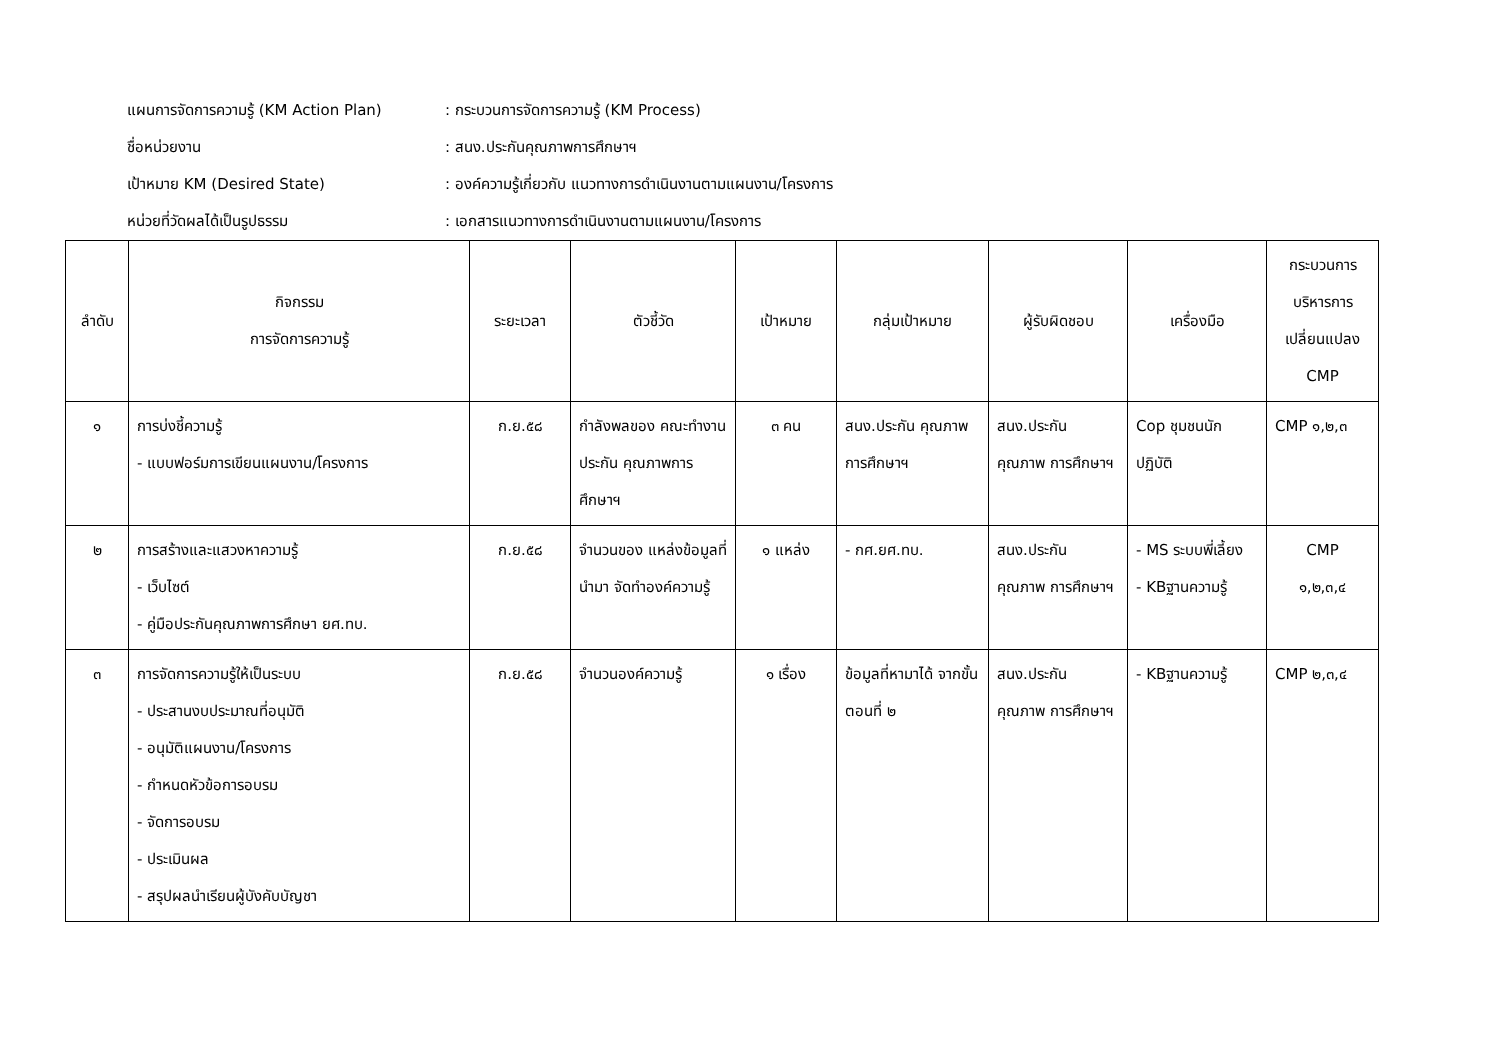แผนการจัดการความรู้ (KM Action Plan): กระบวนการจัดการความรู้ (KM Process)
ชื่อหน่วยงาน: สนง.ประกันคุณภาพการศึกษาฯ
เป้าหมาย KM (Desired State): องค์ความรู้เกี่ยวกับ แนวทางการดำเนินงานตามแผนงาน/โครงการ
หน่วยที่วัดผลได้เป็นรูปธรรม: เอกสารแนวทางการดำเนินงานตามแผนงาน/โครงการ
| ลำดับ | กิจกรรม การจัดการความรู้ | ระยะเวลา | ตัวชี้วัด | เป้าหมาย | กลุ่มเป้าหมาย | ผู้รับผิดชอบ | เครื่องมือ | กระบวนการ บริหารการ เปลี่ยนแปลง CMP |
| --- | --- | --- | --- | --- | --- | --- | --- | --- |
| ๑ | การบ่งชี้ความรู้ - แบบฟอร์มการเขียนแผนงาน/โครงการ | ก.ย.๕๘ | กำลังพลของ คณะทำงานประกัน คุณภาพการศึกษาฯ | ๓ คน | สนง.ประกัน คุณภาพ การศึกษาฯ | สนง.ประกัน คุณภาพ การศึกษาฯ | Cop ชุมชนนัก ปฏิบัติ | CMP ๑,๒,๓ |
| ๒ | การสร้างและแสวงหาความรู้ - เว็บไซต์ - คู่มือประกันคุณภาพการศึกษา ยศ.ทบ. | ก.ย.๕๘ | จำนวนของ แหล่งข้อมูลที่นำมา จัดทำองค์ความรู้ | ๑ แหล่ง | - กศ.ยศ.ทบ. | สนง.ประกัน คุณภาพ การศึกษาฯ | - MS ระบบพี่เลี้ยง - KBฐานความรู้ | CMP ๑,๒,๓,๔ |
| ๓ | การจัดการความรู้ให้เป็นระบบ - ประสานงบประมาณที่อนุมัติ - อนุมัติแผนงาน/โครงการ - กำหนดหัวข้อการอบรม - จัดการอบรม - ประเมินผล - สรุปผลนำเรียนผู้บังคับบัญชา | ก.ย.๕๘ | จำนวนองค์ความรู้ | ๑ เรื่อง | ข้อมูลที่หามาได้ จากขั้นตอนที่ ๒ | สนง.ประกัน คุณภาพ การศึกษาฯ | - KBฐานความรู้ | CMP ๒,๓,๔ |